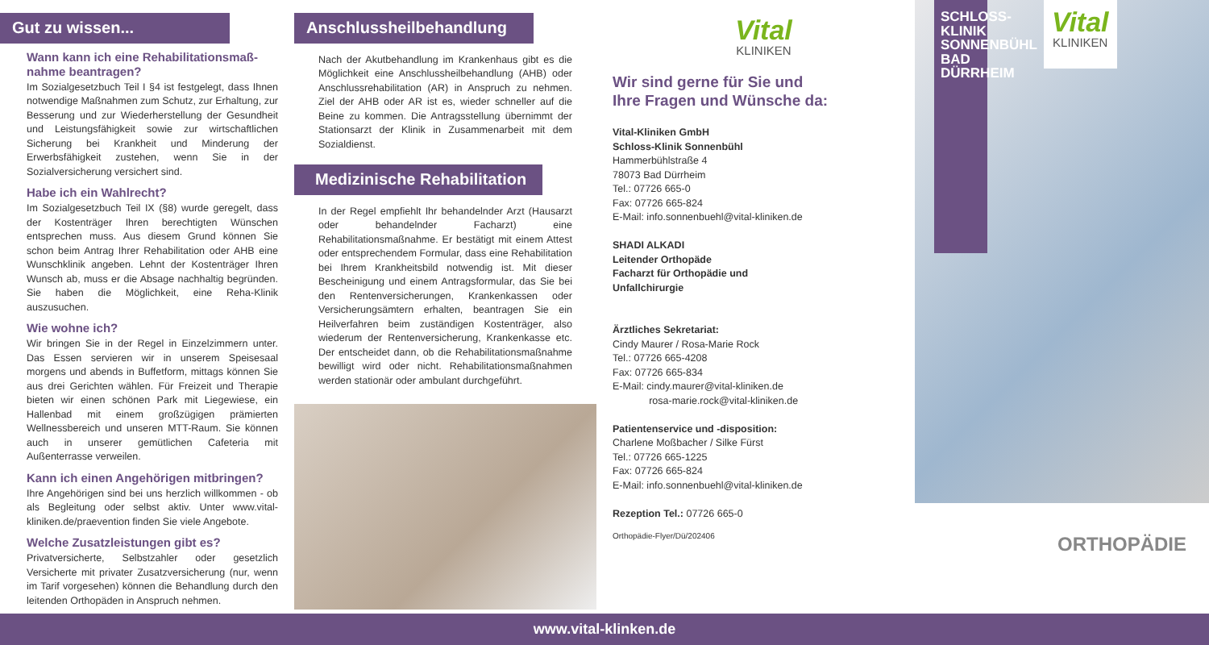Gut zu wissen...
Wann kann ich eine Rehabilitationsmaß-nahme beantragen?
Im Sozialgesetzbuch Teil I §4 ist festgelegt, dass Ihnen notwendige Maßnahmen zum Schutz, zur Erhaltung, zur Besserung und zur Wiederherstellung der Gesundheit und Leistungsfähigkeit sowie zur wirtschaftlichen Sicherung bei Krankheit und Minderung der Erwerbsfähigkeit zustehen, wenn Sie in der Sozialversicherung versichert sind.
Habe ich ein Wahlrecht?
Im Sozialgesetzbuch Teil IX (§8) wurde geregelt, dass der Kostenträger Ihren berechtigten Wünschen entsprechen muss. Aus diesem Grund können Sie schon beim Antrag Ihrer Rehabilitation oder AHB eine Wunschklinik angeben. Lehnt der Kostenträger Ihren Wunsch ab, muss er die Absage nachhaltig begründen. Sie haben die Möglichkeit, eine Reha-Klinik auszusuchen.
Wie wohne ich?
Wir bringen Sie in der Regel in Einzelzimmern unter. Das Essen servieren wir in unserem Speisesaal morgens und abends in Buffetform, mittags können Sie aus drei Gerichten wählen. Für Freizeit und Therapie bieten wir einen schönen Park mit Liegewiese, ein Hallenbad mit einem großzügigen prämierten Wellnessbereich und unseren MTT-Raum. Sie können auch in unserer gemütlichen Cafeteria mit Außenterrasse verweilen.
Kann ich einen Angehörigen mitbringen?
Ihre Angehörigen sind bei uns herzlich willkommen - ob als Begleitung oder selbst aktiv. Unter www.vital-kliniken.de/praevention finden Sie viele Angebote.
Welche Zusatzleistungen gibt es?
Privatversicherte, Selbstzahler oder gesetzlich Versicherte mit privater Zusatzversicherung (nur, wenn im Tarif vorgesehen) können die Behandlung durch den leitenden Orthopäden in Anspruch nehmen.
Anschlussheilbehandlung
Nach der Akutbehandlung im Krankenhaus gibt es die Möglichkeit eine Anschlussheilbehandlung (AHB) oder Anschlussrehabilitation (AR) in Anspruch zu nehmen. Ziel der AHB oder AR ist es, wieder schneller auf die Beine zu kommen. Die Antragsstellung übernimmt der Stationsarzt der Klinik in Zusammenarbeit mit dem Sozialdienst.
Medizinische Rehabilitation
In der Regel empfiehlt Ihr behandelnder Arzt (Hausarzt oder behandelnder Facharzt) eine Rehabilitationsmaßnahme. Er bestätigt mit einem Attest oder entsprechendem Formular, dass eine Rehabilitation bei Ihrem Krankheitsbild notwendig ist. Mit dieser Bescheinigung und einem Antragsformular, das Sie bei den Rentenversicherungen, Krankenkassen oder Versicherungsämtern erhalten, beantragen Sie ein Heilverfahren beim zuständigen Kostenträger, also wiederum der Rentenversicherung, Krankenkasse etc. Der entscheidet dann, ob die Rehabilitationsmaßnahme bewilligt wird oder nicht. Rehabilitationsmaßnahmen werden stationär oder ambulant durchgeführt.
Vital
KLINIKEN
Wir sind gerne für Sie und
Ihre Fragen und Wünsche da:
Vital-Kliniken GmbH
Schloss-Klinik Sonnenbühl
Hammerbühlstraße 4
78073 Bad Dürrheim
Tel.: 07726 665-0
Fax: 07726 665-824
E-Mail: info.sonnenbuehl@vital-kliniken.de
SHADI ALKADI
Leitender Orthopäde
Facharzt für Orthopädie und
Unfallchirurgie
Ärztliches Sekretariat:
Cindy Maurer / Rosa-Marie Rock
Tel.: 07726 665-4208
Fax: 07726 665-834
E-Mail: cindy.maurer@vital-kliniken.de
rosa-marie.rock@vital-kliniken.de
Patientenservice und -disposition:
Charlene Moßbacher / Silke Fürst
Tel.: 07726 665-1225
Fax: 07726 665-824
E-Mail: info.sonnenbuehl@vital-kliniken.de
Rezeption Tel.: 07726 665-0
Orthopädie-Flyer/Dü/202406
SCHLOSS-KLINIK SONNENBÜHL BAD DÜRRHEIM
Vital
KLINIKEN
ORTHOPÄDIE
www.vital-klinken.de